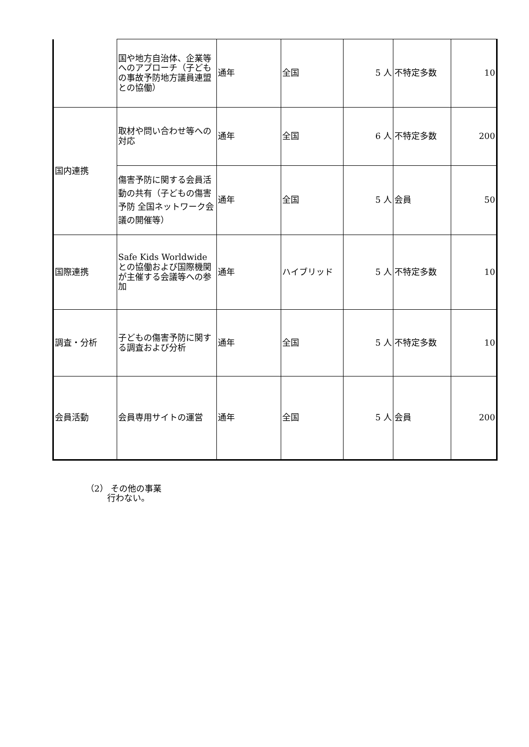| | 国や地方自治体、企業等へのアプローチ（子どもの事故予防地方議員連盟との協働） | 通年 | 全国 | 5 人 | 不特定多数 | 10 |
| 国内連携 | 取材や問い合わせ等への対応 | 通年 | 全国 | 6 人 | 不特定多数 | 200 |
| | 傷害予防に関する会員活動の共有（子どもの傷害予防 全国ネットワーク会議の開催等） | 通年 | 全国 | 5 人 | 会員 | 50 |
| 国際連携 | Safe Kids Worldwide との協働および国際機関が主催する会議等への参加 | 通年 | ハイブリッド | 5 人 | 不特定多数 | 10 |
| 調査・分析 | 子どもの傷害予防に関する調査および分析 | 通年 | 全国 | 5 人 | 不特定多数 | 10 |
| 会員活動 | 会員専用サイトの運営 | 通年 | 全国 | 5 人 | 会員 | 200 |
（2） その他の事業
行わない。